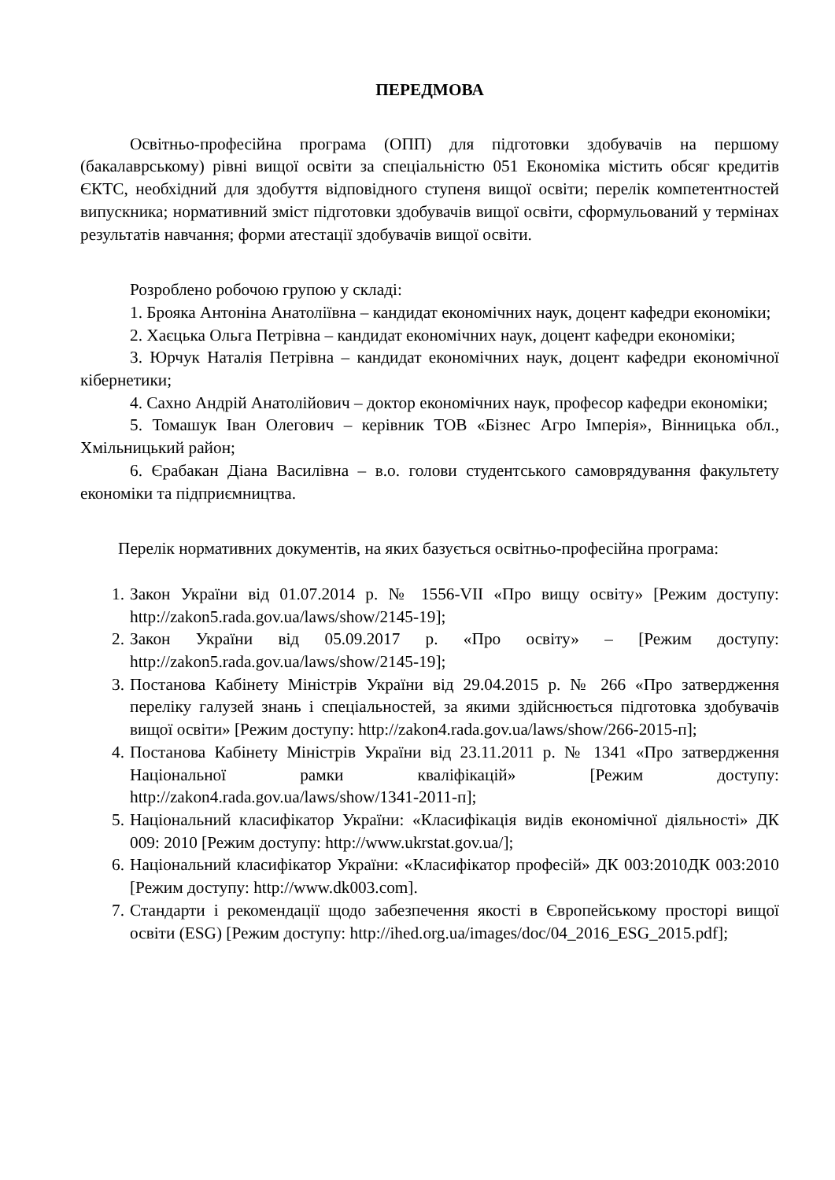ПЕРЕДМОВА
Освітньо-професійна програма (ОПП) для підготовки здобувачів на першому (бакалаврському) рівні вищої освіти за спеціальністю 051 Економіка містить обсяг кредитів ЄКТС, необхідний для здобуття відповідного ступеня вищої освіти; перелік компетентностей випускника; нормативний зміст підготовки здобувачів вищої освіти, сформульований у термінах результатів навчання; форми атестації здобувачів вищої освіти.
Розроблено робочою групою у складі:
1. Брояка Антоніна Анатоліївна – кандидат економічних наук, доцент кафедри економіки;
2. Хаєцька Ольга Петрівна – кандидат економічних наук, доцент кафедри економіки;
3. Юрчук Наталія Петрівна – кандидат економічних наук, доцент кафедри економічної кібернетики;
4. Сахно Андрій Анатолійович – доктор економічних наук, професор кафедри економіки;
5. Томашук Іван Олегович – керівник ТОВ «Бізнес Агро Імперія», Вінницька обл., Хмільницький район;
6. Єрабакан Діана Василівна – в.о. голови студентського самоврядування факультету економіки та підприємництва.
Перелік нормативних документів, на яких базується освітньо-професійна програма:
1. Закон України від 01.07.2014 р. № 1556-VII «Про вищу освіту» [Режим доступу: http://zakon5.rada.gov.ua/laws/show/2145-19];
2. Закон України від 05.09.2017 р. «Про освіту» – [Режим доступу: http://zakon5.rada.gov.ua/laws/show/2145-19];
3. Постанова Кабінету Міністрів України від 29.04.2015 р. № 266 «Про затвердження переліку галузей знань і спеціальностей, за якими здійснюється підготовка здобувачів вищої освіти» [Режим доступу: http://zakon4.rada.gov.ua/laws/show/266-2015-п];
4. Постанова Кабінету Міністрів України від 23.11.2011 р. № 1341 «Про затвердження Національної рамки кваліфікацій» [Режим доступу: http://zakon4.rada.gov.ua/laws/show/1341-2011-п];
5. Національний класифікатор України: «Класифікація видів економічної діяльності» ДК 009: 2010 [Режим доступу: http://www.ukrstat.gov.ua/];
6. Національний класифікатор України: «Класифікатор професій» ДК 003:2010ДК 003:2010 [Режим доступу: http://www.dk003.com].
7. Стандарти і рекомендації щодо забезпечення якості в Європейському просторі вищої освіти (ESG) [Режим доступу: http://ihed.org.ua/images/doc/04_2016_ESG_2015.pdf];